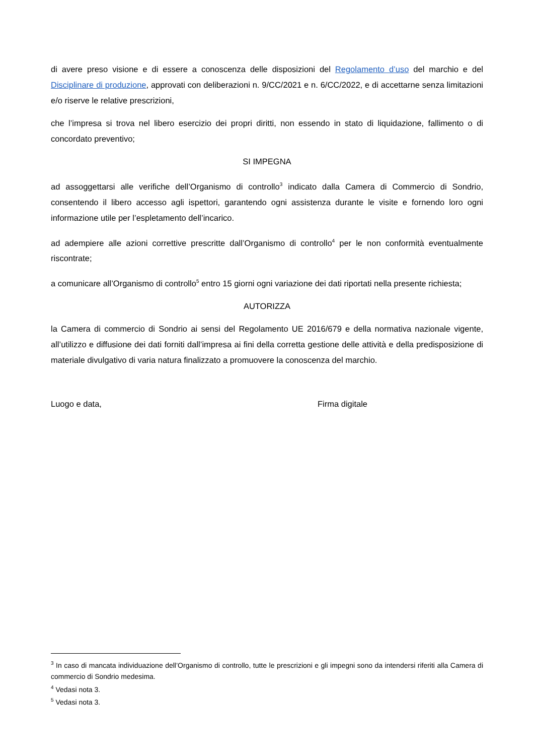di avere preso visione e di essere a conoscenza delle disposizioni del Regolamento d’uso del marchio e del Disciplinare di produzione, approvati con deliberazioni n. 9/CC/2021 e n. 6/CC/2022, e di accettarne senza limitazioni e/o riserve le relative prescrizioni,
che l’impresa si trova nel libero esercizio dei propri diritti, non essendo in stato di liquidazione, fallimento o di concordato preventivo;
SI IMPEGNA
ad assoggettarsi alle verifiche dell’Organismo di controllo<sup>3</sup> indicato dalla Camera di Commercio di Sondrio, consentendo il libero accesso agli ispettori, garantendo ogni assistenza durante le visite e fornendo loro ogni informazione utile per l’espletamento dell’incarico.
ad adempiere alle azioni correttive prescritte dall’Organismo di controllo<sup>4</sup> per le non conformità eventualmente riscontrate;
a comunicare all’Organismo di controllo<sup>5</sup> entro 15 giorni ogni variazione dei dati riportati nella presente richiesta;
AUTORIZZA
la Camera di commercio di Sondrio ai sensi del Regolamento UE 2016/679 e della normativa nazionale vigente, all’utilizzo e diffusione dei dati forniti dall’impresa ai fini della corretta gestione delle attività e della predisposizione di materiale divulgativo di varia natura finalizzato a promuovere la conoscenza del marchio.
Luogo e data, Firma digitale
<sup>3</sup> In caso di mancata individuazione dell’Organismo di controllo, tutte le prescrizioni e gli impegni sono da intendersi riferiti alla Camera di commercio di Sondrio medesima.
<sup>4</sup> Vedasi nota 3.
<sup>5</sup> Vedasi nota 3.